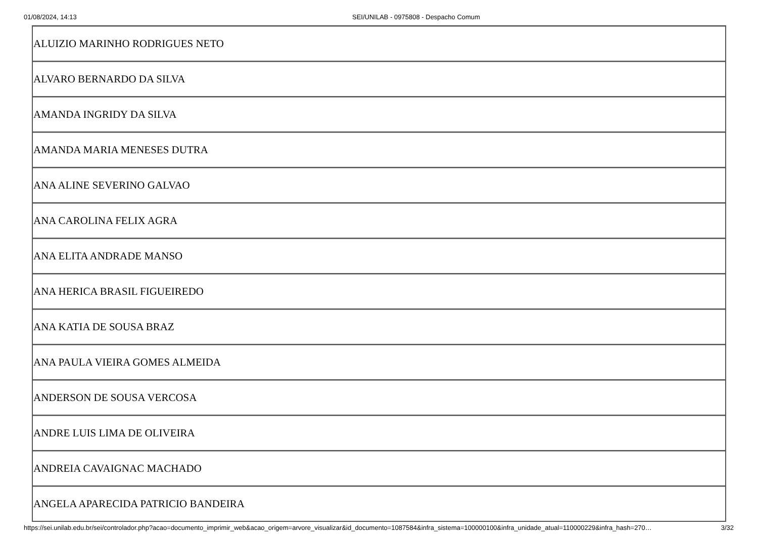01/08/2024, 14:13 SEI/UNILAB - 0975808 - Despacho Comum
| ALUIZIO MARINHO RODRIGUES NETO |
| ALVARO BERNARDO DA SILVA |
| AMANDA INGRIDY DA SILVA |
| AMANDA MARIA MENESES DUTRA |
| ANA ALINE SEVERINO GALVAO |
| ANA CAROLINA FELIX AGRA |
| ANA ELITA ANDRADE MANSO |
| ANA HERICA BRASIL FIGUEIREDO |
| ANA KATIA DE SOUSA BRAZ |
| ANA PAULA VIEIRA GOMES ALMEIDA |
| ANDERSON DE SOUSA VERCOSA |
| ANDRE LUIS LIMA DE OLIVEIRA |
| ANDREIA CAVAIGNAC MACHADO |
| ANGELA APARECIDA PATRICIO BANDEIRA |
https://sei.unilab.edu.br/sei/controlador.php?acao=documento_imprimir_web&acao_origem=arvore_visualizar&id_documento=1087584&infra_sistema=100000100&infra_unidade_atual=110000229&infra_hash=270… 3/32